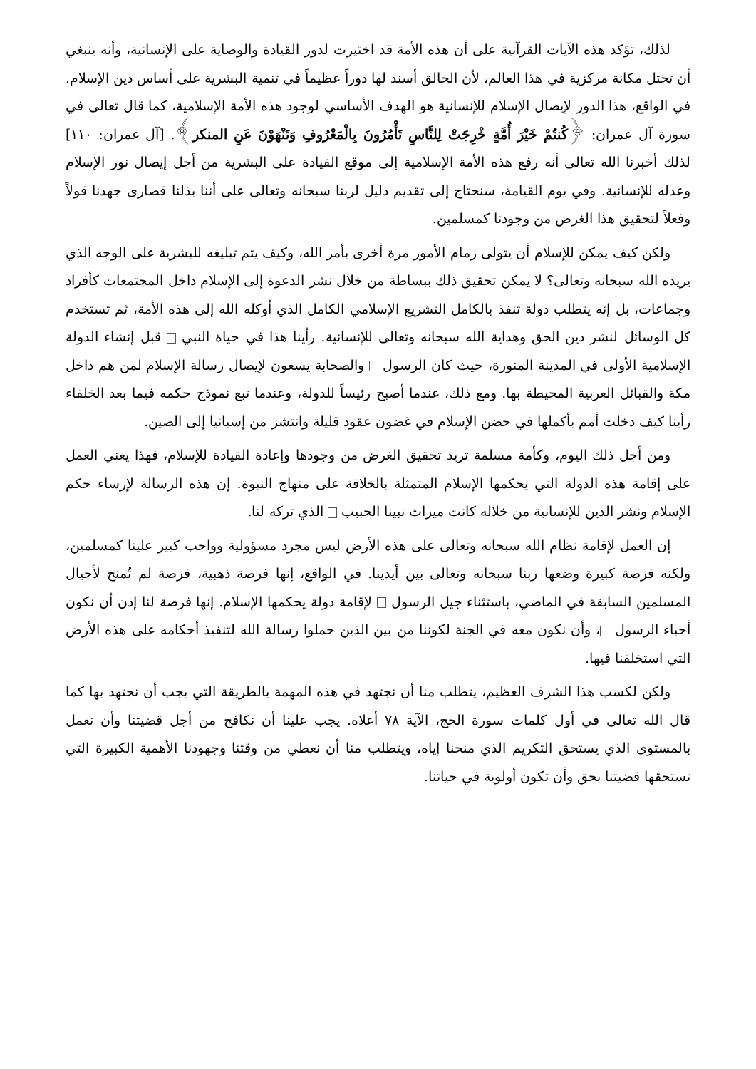لذلك، تؤكد هذه الآيات القرآنية على أن هذه الأمة قد اختيرت لدور القيادة والوصاية على الإنسانية، وأنه ينبغي أن تحتل مكانة مركزية في هذا العالم، لأن الخالق أسند لها دوراً عظيماً في تنمية البشرية على أساس دين الإسلام. في الواقع، هذا الدور لإيصال الإسلام للإنسانية هو الهدف الأساسي لوجود هذه الأمة الإسلامية، كما قال تعالى في سورة آل عمران: ﴿كُنتُمْ خَيْرَ أُمَّةٍ خْرِجَتْ لِلنَّاسِ تَأْمُرُونَ بِالْمَعْرُوفِ وَتَنْهَوْنَ عَنِ المنكر﴾. [آل عمران: ١١٠] لذلك أخبرنا الله تعالى أنه رفع هذه الأمة الإسلامية إلى موقع القيادة على البشرية من أجل إيصال نور الإسلام وعدله للإنسانية. وفي يوم القيامة، سنحتاج إلى تقديم دليل لربنا سبحانه وتعالى على أننا بذلنا قصارى جهدنا قولاً وفعلاً لتحقيق هذا الغرض من وجودنا كمسلمين.
ولكن كيف يمكن للإسلام أن يتولى زمام الأمور مرة أخرى بأمر الله، وكيف يتم تبليغه للبشرية على الوجه الذي يريده الله سبحانه وتعالى؟ لا يمكن تحقيق ذلك ببساطة من خلال نشر الدعوة إلى الإسلام داخل المجتمعات كأفراد وجماعات، بل إنه يتطلب دولة تنفذ بالكامل التشريع الإسلامي الكامل الذي أوكله الله إلى هذه الأمة، ثم تستخدم كل الوسائل لنشر دين الحق وهداية الله سبحانه وتعالى للإنسانية. رأينا هذا في حياة النبي قبل إنشاء الدولة الإسلامية الأولى في المدينة المنورة، حيث كان الرسول والصحابة يسعون لإيصال رسالة الإسلام لمن هم داخل مكة والقبائل العربية المحيطة بها. ومع ذلك، عندما أصبح رئيساً للدولة، وعندما تبع نموذج حكمه فيما بعد الخلفاء رأينا كيف دخلت أمم بأكملها في حضن الإسلام في غضون عقود قليلة وانتشر من إسبانيا إلى الصين.
ومن أجل ذلك اليوم، وكأمة مسلمة تريد تحقيق الغرض من وجودها وإعادة القيادة للإسلام، فهذا يعني العمل على إقامة هذه الدولة التي يحكمها الإسلام المتمثلة بالخلافة على منهاج النبوة. إن هذه الرسالة لإرساء حكم الإسلام ونشر الدين للإنسانية من خلاله كانت ميراث نبينا الحبيب الذي تركه لنا.
إن العمل لإقامة نظام الله سبحانه وتعالى على هذه الأرض ليس مجرد مسؤولية وواجب كبير علينا كمسلمين، ولكنه فرصة كبيرة وضعها ربنا سبحانه وتعالى بين أيدينا. في الواقع، إنها فرصة ذهبية، فرصة لم تُمنح لأجيال المسلمين السابقة في الماضي، باستثناء جيل الرسول لإقامة دولة يحكمها الإسلام. إنها فرصة لنا إذن أن نكون أحباء الرسول ، وأن نكون معه في الجنة لكوننا من بين الذين حملوا رسالة الله لتنفيذ أحكامه على هذه الأرض التي استخلفنا فيها.
ولكن لكسب هذا الشرف العظيم، يتطلب منا أن نجتهد في هذه المهمة بالطريقة التي يجب أن نجتهد بها كما قال الله تعالى في أول كلمات سورة الحج، الآية ٧٨ أعلاه. يجب علينا أن نكافح من أجل قضيتنا وأن نعمل بالمستوى الذي يستحق التكريم الذي منحنا إياه، ويتطلب منا أن نعطي من وقتنا وجهودنا الأهمية الكبيرة التي تستحقها قضيتنا بحق وأن تكون أولوية في حياتنا.